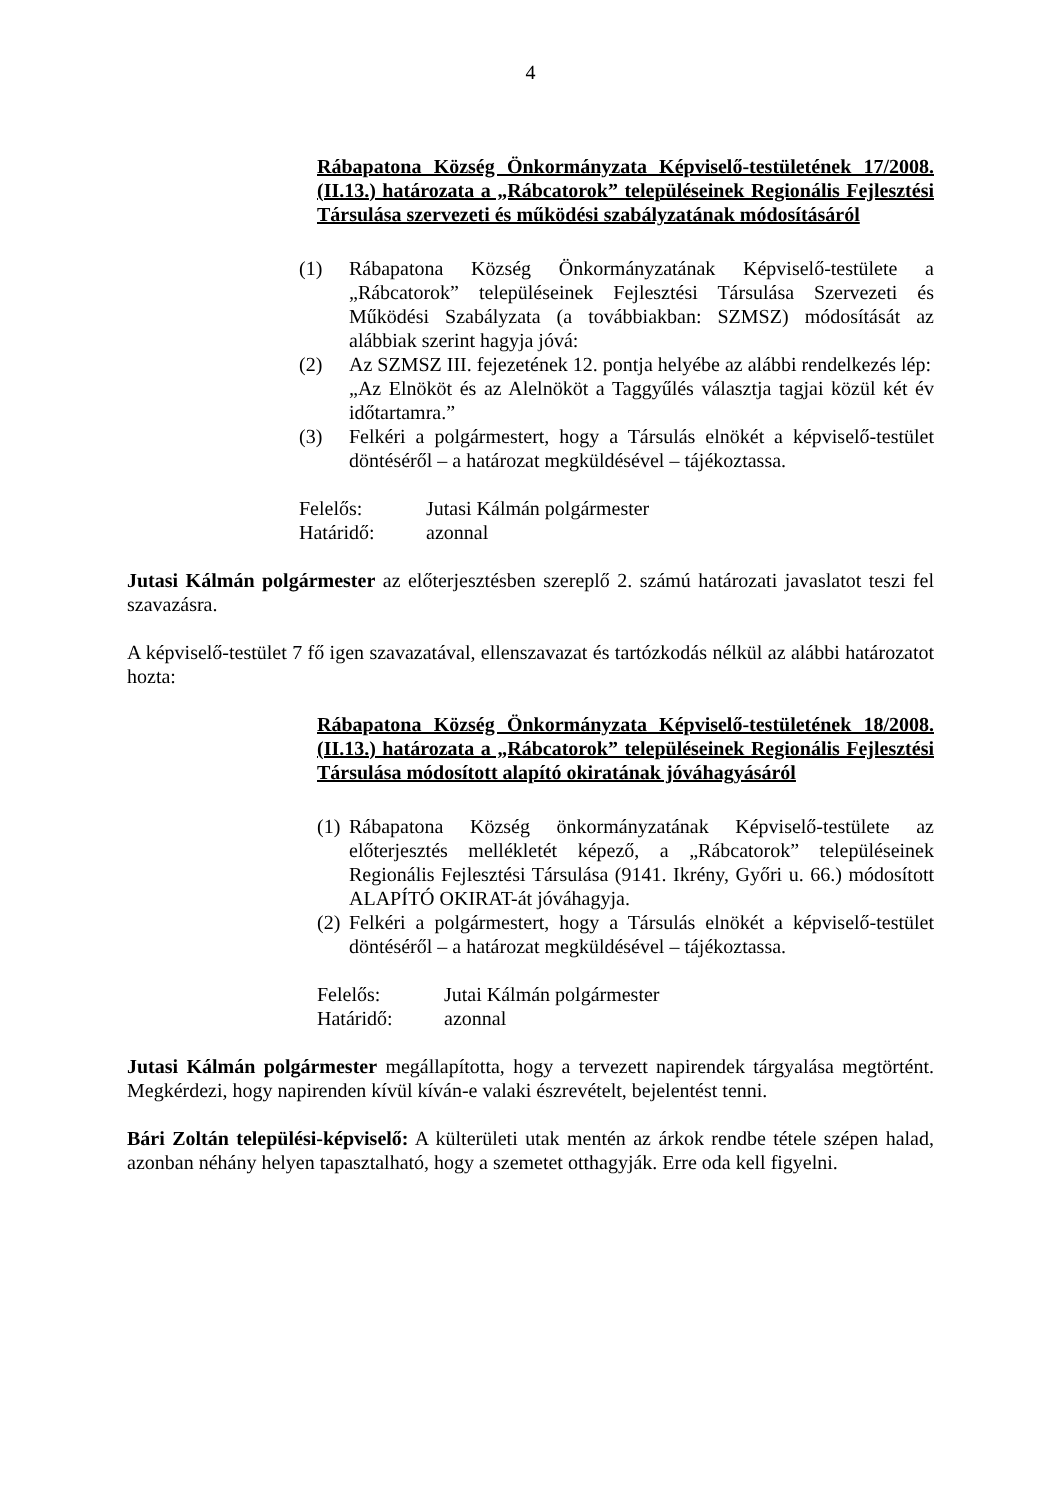4
Rábapatona Község Önkormányzata Képviselő-testületének 17/2008.(II.13.) határozata a „Rábcatorok” településeinek Regionális Fejlesztési Társulása szervezeti és működési szabályzatának módosításáról
(1) Rábapatona Község Önkormányzatának Képviselő-testülete a „Rábcatorok” településeinek Fejlesztési Társulása Szervezeti és Működési Szabályzata (a továbbiakban: SZMSZ) módosítását az alábbiak szerint hagyja jóvá:
(2) Az SZMSZ III. fejezetének 12. pontja helyébe az alábbi rendelkezés lép:
„Az Elnököt és az Alelnököt a Taggyűlés választja tagjai közül két év időtartamra.”
(3) Felkéri a polgármestert, hogy a Társulás elnökét a képviselő-testület döntéséről – a határozat megküldésével – tájékoztassa.
Felelős: Jutasi Kálmán polgármester
Határidő: azonnal
Jutasi Kálmán polgármester az előterjesztésben szereplő 2. számú határozati javaslatot teszi fel szavazásra.
A képviselő-testület 7 fő igen szavazatával, ellenszavazat és tartózkodás nélkül az alábbi határozatot hozta:
Rábapatona Község Önkormányzata Képviselő-testületének 18/2008.(II.13.) határozata a „Rábcatorok” településeinek Regionális Fejlesztési Társulása módosított alapító okiratának jóváhagyásáról
(1) Rábapatona Község önkormányzatának Képviselő-testülete az előterjesztés mellékletét képező, a „Rábcatorok” településeinek Regionális Fejlesztési Társulása (9141. Ikrény, Győri u. 66.) módosított ALAPÍTÓ OKIRAT-át jóváhagyja.
(2) Felkéri a polgármestert, hogy a Társulás elnökét a képviselő-testület döntéséről – a határozat megküldésével – tájékoztassa.
Felelős: Jutai Kálmán polgármester
Határidő: azonnal
Jutasi Kálmán polgármester megállapította, hogy a tervezett napirendek tárgyalása megtörtént. Megkérdezi, hogy napirenden kívül kíván-e valaki észrevételt, bejelentést tenni.
Bári Zoltán települési-képviselő: A külterületi utak mentén az árkok rendbe tétele szépen halad, azonban néhány helyen tapasztalható, hogy a szemetet otthagyják. Erre oda kell figyelni.